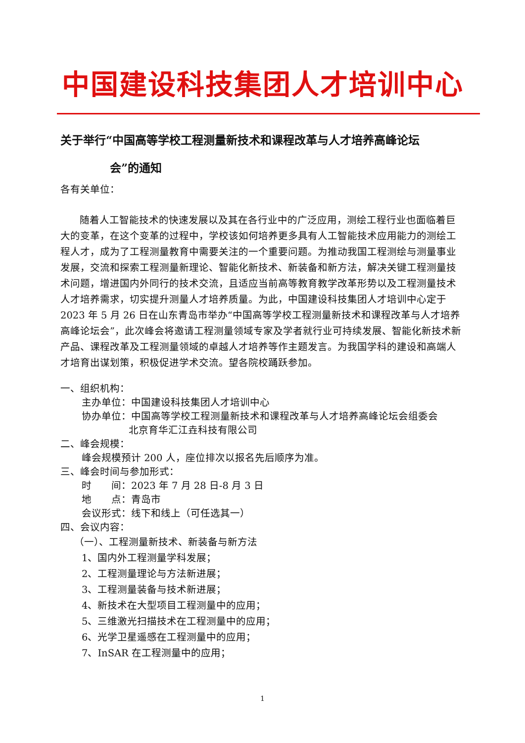中国建设科技集团人才培训中心
关于举行“中国高等学校工程测量新技术和课程改革与人才培养高峰论坛
会”的通知
各有关单位：
随着人工智能技术的快速发展以及其在各行业中的广泛应用，测绘工程行业也面临着巨大的变革，在这个变革的过程中，学校该如何培养更多具有人工智能技术应用能力的测绘工程人才，成为了工程测量教育中需要关注的一个重要问题。为推动我国工程测绘与测量事业发展，交流和探索工程测量新理论、智能化新技术、新装备和新方法，解决关键工程测量技术问题，增进国内外同行的技术交流，且适应当前高等教育教学改革形势以及工程测量技术人才培养需求，切实提升测量人才培养质量。为此，中国建设科技集团人才培训中心定于 2023 年 5 月 26 日在山东青岛市举办“中国高等学校工程测量新技术和课程改革与人才培养高峰论坛会”，此次峰会将邀请工程测量领域专家及学者就行业可持续发展、智能化新技术新产品、课程改革及工程测量领域的卓越人才培养等作主题发言。为我国学科的建设和高端人才培育出谋划策，积极促进学术交流。望各院校踊跃参加。
一、组织机构：
主办单位：中国建设科技集团人才培训中心
协办单位：中国高等学校工程测量新技术和课程改革与人才培养高峰论坛会组委会
北京育华汇江垚科技有限公司
二、峰会规模：
峰会规模预计 200 人，座位排次以报名先后顺序为准。
三、峰会时间与参加形式：
时　　间：2023 年 7 月 28 日-8 月 3 日
地　　点：青岛市
会议形式：线下和线上（可任选其一）
四、会议内容：
（一）、工程测量新技术、新装备与新方法
1、国内外工程测量学科发展；
2、工程测量理论与方法新进展；
3、工程测量装备与技术新进展；
4、新技术在大型项目工程测量中的应用；
5、三维激光扫描技术在工程测量中的应用；
6、光学卫星遥感在工程测量中的应用；
7、InSAR 在工程测量中的应用；
1